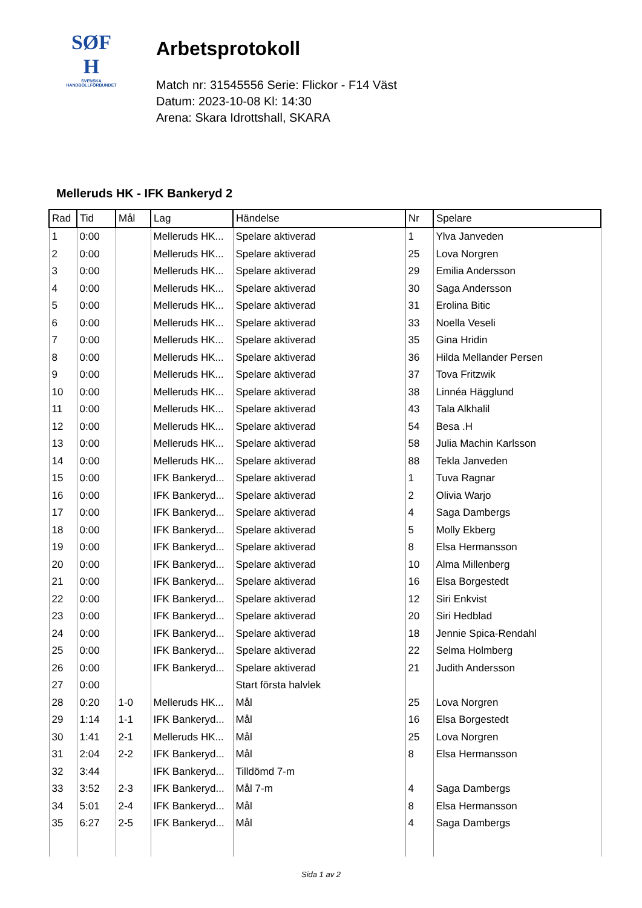SØF
H
SVENSKA
HANDBOLLFÖRBUNDET
Arbetsprotokoll
Match nr: 31545556 Serie: Flickor - F14 Väst
Datum: 2023-10-08 Kl: 14:30
Arena: Skara Idrottshall, SKARA
Melleruds HK - IFK Bankeryd 2
| Rad | Tid | Mål | Lag | Händelse | Nr | Spelare |
| --- | --- | --- | --- | --- | --- | --- |
| 1 | 0:00 | | Melleruds HK... | Spelare aktiverad | 1 | Ylva Janveden |
| 2 | 0:00 | | Melleruds HK... | Spelare aktiverad | 25 | Lova Norgren |
| 3 | 0:00 | | Melleruds HK... | Spelare aktiverad | 29 | Emilia Andersson |
| 4 | 0:00 | | Melleruds HK... | Spelare aktiverad | 30 | Saga Andersson |
| 5 | 0:00 | | Melleruds HK... | Spelare aktiverad | 31 | Erolina Bitic |
| 6 | 0:00 | | Melleruds HK... | Spelare aktiverad | 33 | Noella Veseli |
| 7 | 0:00 | | Melleruds HK... | Spelare aktiverad | 35 | Gina Hridin |
| 8 | 0:00 | | Melleruds HK... | Spelare aktiverad | 36 | Hilda Mellander Persen |
| 9 | 0:00 | | Melleruds HK... | Spelare aktiverad | 37 | Tova Fritzwik |
| 10 | 0:00 | | Melleruds HK... | Spelare aktiverad | 38 | Linnéa Hägglund |
| 11 | 0:00 | | Melleruds HK... | Spelare aktiverad | 43 | Tala Alkhalil |
| 12 | 0:00 | | Melleruds HK... | Spelare aktiverad | 54 | Besa .H |
| 13 | 0:00 | | Melleruds HK... | Spelare aktiverad | 58 | Julia Machin Karlsson |
| 14 | 0:00 | | Melleruds HK... | Spelare aktiverad | 88 | Tekla Janveden |
| 15 | 0:00 | | IFK Bankeryd... | Spelare aktiverad | 1 | Tuva Ragnar |
| 16 | 0:00 | | IFK Bankeryd... | Spelare aktiverad | 2 | Olivia Warjo |
| 17 | 0:00 | | IFK Bankeryd... | Spelare aktiverad | 4 | Saga Dambergs |
| 18 | 0:00 | | IFK Bankeryd... | Spelare aktiverad | 5 | Molly Ekberg |
| 19 | 0:00 | | IFK Bankeryd... | Spelare aktiverad | 8 | Elsa Hermansson |
| 20 | 0:00 | | IFK Bankeryd... | Spelare aktiverad | 10 | Alma Millenberg |
| 21 | 0:00 | | IFK Bankeryd... | Spelare aktiverad | 16 | Elsa Borgestedt |
| 22 | 0:00 | | IFK Bankeryd... | Spelare aktiverad | 12 | Siri Enkvist |
| 23 | 0:00 | | IFK Bankeryd... | Spelare aktiverad | 20 | Siri Hedblad |
| 24 | 0:00 | | IFK Bankeryd... | Spelare aktiverad | 18 | Jennie Spica-Rendahl |
| 25 | 0:00 | | IFK Bankeryd... | Spelare aktiverad | 22 | Selma Holmberg |
| 26 | 0:00 | | IFK Bankeryd... | Spelare aktiverad | 21 | Judith Andersson |
| 27 | 0:00 | | | Start första halvlek | | |
| 28 | 0:20 | 1-0 | Melleruds HK... | Mål | 25 | Lova Norgren |
| 29 | 1:14 | 1-1 | IFK Bankeryd... | Mål | 16 | Elsa Borgestedt |
| 30 | 1:41 | 2-1 | Melleruds HK... | Mål | 25 | Lova Norgren |
| 31 | 2:04 | 2-2 | IFK Bankeryd... | Mål | 8 | Elsa Hermansson |
| 32 | 3:44 | | IFK Bankeryd... | Tilldömd 7-m | | |
| 33 | 3:52 | 2-3 | IFK Bankeryd... | Mål 7-m | 4 | Saga Dambergs |
| 34 | 5:01 | 2-4 | IFK Bankeryd... | Mål | 8 | Elsa Hermansson |
| 35 | 6:27 | 2-5 | IFK Bankeryd... | Mål | 4 | Saga Dambergs |
Sida 1 av 2